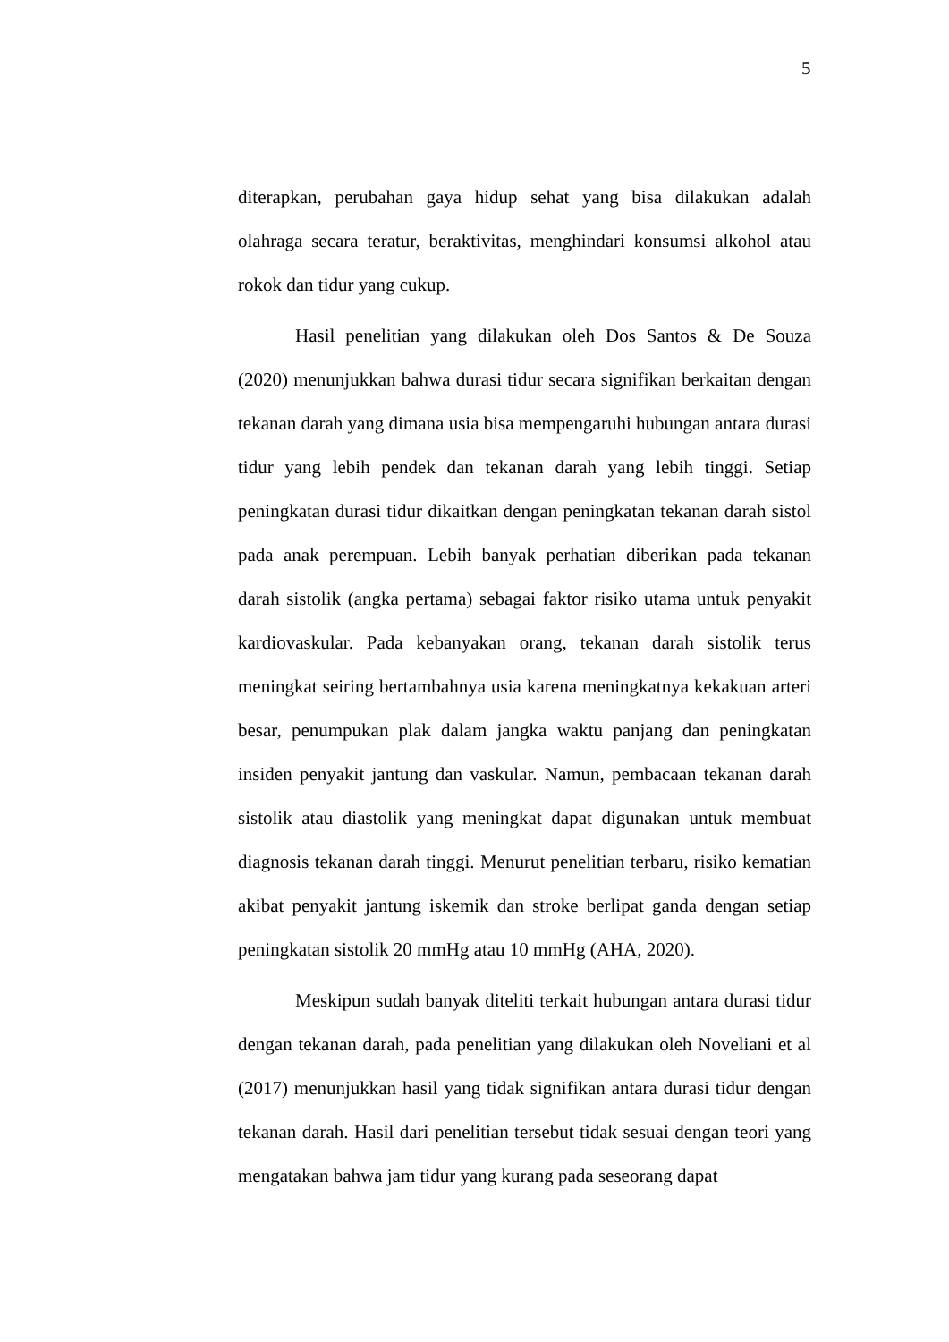5
diterapkan, perubahan gaya hidup sehat yang bisa dilakukan adalah olahraga secara teratur, beraktivitas, menghindari konsumsi alkohol atau rokok dan tidur yang cukup.
Hasil penelitian yang dilakukan oleh Dos Santos & De Souza (2020) menunjukkan bahwa durasi tidur secara signifikan berkaitan dengan tekanan darah yang dimana usia bisa mempengaruhi hubungan antara durasi tidur yang lebih pendek dan tekanan darah yang lebih tinggi. Setiap peningkatan durasi tidur dikaitkan dengan peningkatan tekanan darah sistol pada anak perempuan. Lebih banyak perhatian diberikan pada tekanan darah sistolik (angka pertama) sebagai faktor risiko utama untuk penyakit kardiovaskular. Pada kebanyakan orang, tekanan darah sistolik terus meningkat seiring bertambahnya usia karena meningkatnya kekakuan arteri besar, penumpukan plak dalam jangka waktu panjang dan peningkatan insiden penyakit jantung dan vaskular. Namun, pembacaan tekanan darah sistolik atau diastolik yang meningkat dapat digunakan untuk membuat diagnosis tekanan darah tinggi. Menurut penelitian terbaru, risiko kematian akibat penyakit jantung iskemik dan stroke berlipat ganda dengan setiap peningkatan sistolik 20 mmHg atau 10 mmHg (AHA, 2020).
Meskipun sudah banyak diteliti terkait hubungan antara durasi tidur dengan tekanan darah, pada penelitian yang dilakukan oleh Noveliani et al (2017) menunjukkan hasil yang tidak signifikan antara durasi tidur dengan tekanan darah. Hasil dari penelitian tersebut tidak sesuai dengan teori yang mengatakan bahwa jam tidur yang kurang pada seseorang dapat